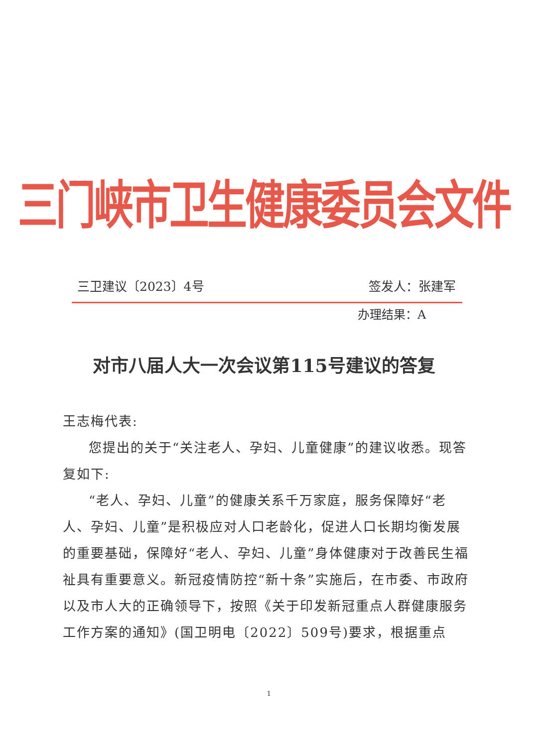三门峡市卫生健康委员会文件
三卫建议〔2023〕4号 签发人：张建军
办理结果：A
对市八届人大一次会议第115号建议的答复
王志梅代表:
您提出的关于“关注老人、孕妇、儿童健康”的建议收悉。现答复如下:
“老人、孕妇、儿童”的健康关系千万家庭，服务保障好“老人、孕妇、儿童”是积极应对人口老龄化，促进人口长期均衡发展的重要基础，保障好“老人、孕妇、儿童”身体健康对于改善民生福祉具有重要意义。新冠疫情防控“新十条”实施后，在市委、市政府以及市人大的正确领导下，按照《关于印发新冠重点人群健康服务工作方案的通知》(国卫明电〔2022〕509号)要求，根据重点
1